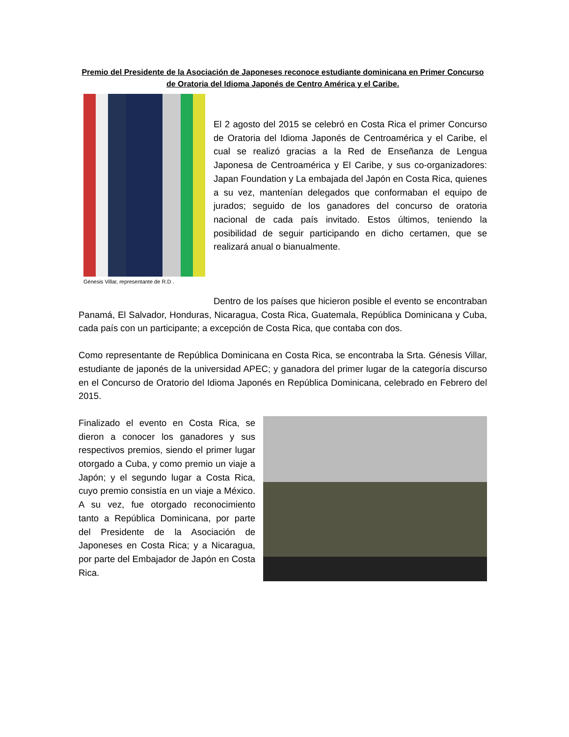Premio del Presidente de la Asociación de Japoneses reconoce estudiante dominicana en Primer Concurso de Oratoria del Idioma Japonés de Centro América y el Caribe.
Génesis Villar, representante de R.D .
El 2 agosto del 2015 se celebró en Costa Rica el primer Concurso de Oratoria del Idioma Japonés de Centroamérica y el Caribe, el cual se realizó gracias a la Red de Enseñanza de Lengua Japonesa de Centroamérica y El Caribe, y sus co-organizadores: Japan Foundation y La embajada del Japón en Costa Rica, quienes a su vez, mantenían delegados que conformaban el equipo de jurados; seguido de los ganadores del concurso de oratoria nacional de cada país invitado. Estos últimos, teniendo la posibilidad de seguir participando en dicho certamen, que se realizará anual o bianualmente.
Dentro de los países que hicieron posible el evento se encontraban Panamá, El Salvador, Honduras, Nicaragua, Costa Rica, Guatemala, República Dominicana y Cuba, cada país con un participante; a excepción de Costa Rica, que contaba con dos.
Como representante de República Dominicana en Costa Rica, se encontraba la Srta. Génesis Villar, estudiante de japonés de la universidad APEC; y ganadora del primer lugar de la categoría discurso en el Concurso de Oratorio del Idioma Japonés en República Dominicana, celebrado en Febrero del 2015.
Finalizado el evento en Costa Rica, se dieron a conocer los ganadores y sus respectivos premios, siendo el primer lugar otorgado a Cuba, y como premio un viaje a Japón; y el segundo lugar a Costa Rica, cuyo premio consistía en un viaje a México. A su vez, fue otorgado reconocimiento tanto a República Dominicana, por parte del Presidente de la Asociación de Japoneses en Costa Rica; y a Nicaragua, por parte del Embajador de Japón en Costa Rica.